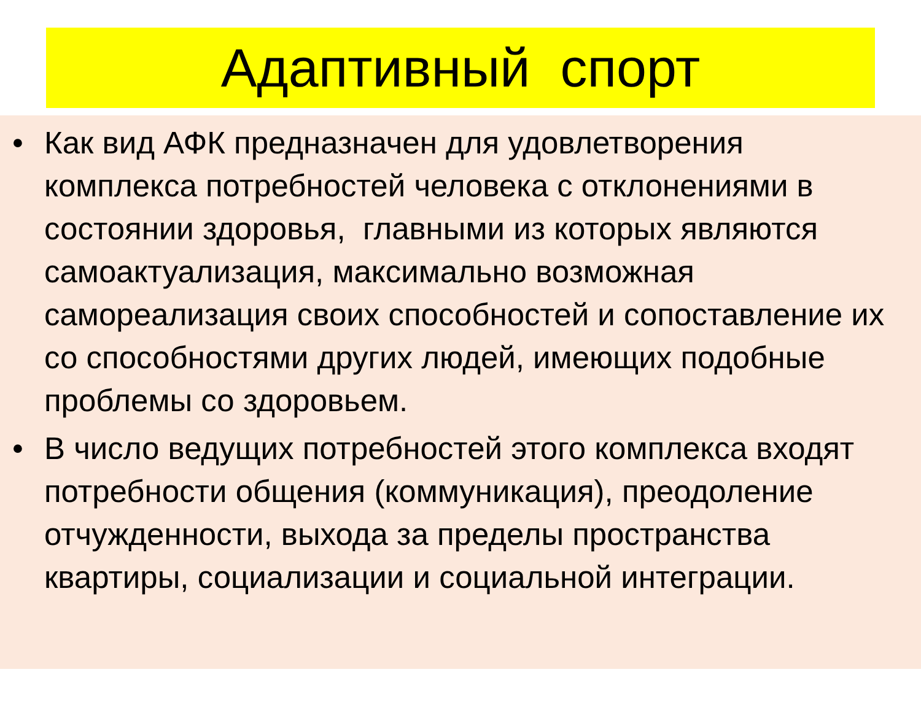Адаптивный спорт
• Как вид АФК предназначен для удовлетворения комплекса потребностей человека с отклонениями в состоянии здоровья, главными из которых являются самоактуализация, максимально возможная самореализация своих способностей и сопоставление их со способностями других людей, имеющих подобные проблемы со здоровьем.
• В число ведущих потребностей этого комплекса входят потребности общения (коммуникация), преодоление отчужденности, выхода за пределы пространства квартиры, социализации и социальной интеграции.